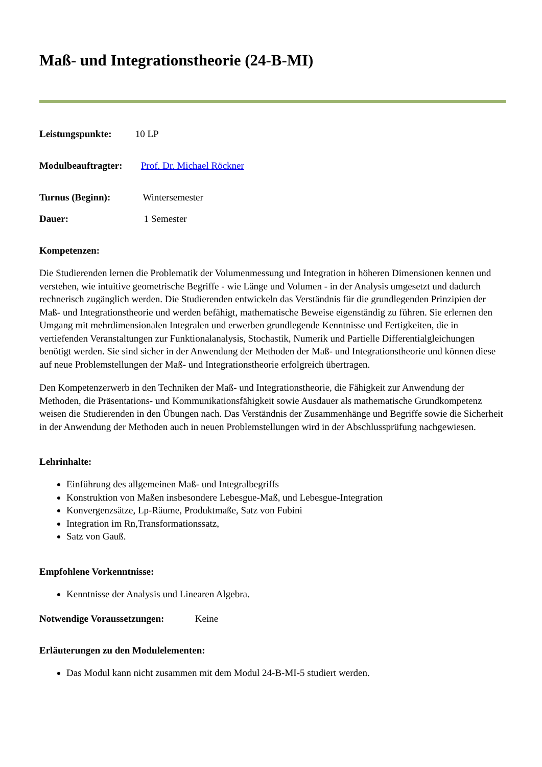Maß- und Integrationstheorie (24-B-MI)
Leistungspunkte: 10 LP
Modulbeauftragter: Prof. Dr. Michael Röckner
Turnus (Beginn): Wintersemester
Dauer: 1 Semester
Kompetenzen:
Die Studierenden lernen die Problematik der Volumenmessung und Integration in höheren Dimensionen kennen und verstehen, wie intuitive geometrische Begriffe - wie Länge und Volumen - in der Analysis umgesetzt und dadurch rechnerisch zugänglich werden. Die Studierenden entwickeln das Verständnis für die grundlegenden Prinzipien der Maß- und Integrationstheorie und werden befähigt, mathematische Beweise eigenständig zu führen. Sie erlernen den Umgang mit mehrdimensionalen Integralen und erwerben grundlegende Kenntnisse und Fertigkeiten, die in vertiefenden Veranstaltungen zur Funktionalanalysis, Stochastik, Numerik und Partielle Differentialgleichungen benötigt werden. Sie sind sicher in der Anwendung der Methoden der Maß- und Integrationstheorie und können diese auf neue Problemstellungen der Maß- und Integrationstheorie erfolgreich übertragen.
Den Kompetenzerwerb in den Techniken der Maß- und Integrationstheorie, die Fähigkeit zur Anwendung der Methoden, die Präsentations- und Kommunikationsfähigkeit sowie Ausdauer als mathematische Grundkompetenz weisen die Studierenden in den Übungen nach. Das Verständnis der Zusammenhänge und Begriffe sowie die Sicherheit in der Anwendung der Methoden auch in neuen Problemstellungen wird in der Abschlussprüfung nachgewiesen.
Lehrinhalte:
Einführung des allgemeinen Maß- und Integralbegriffs
Konstruktion von Maßen insbesondere Lebesgue-Maß, und Lebesgue-Integration
Konvergenzsätze, Lp-Räume, Produktmaße, Satz von Fubini
Integration im Rn,Transformationssatz,
Satz von Gauß.
Empfohlene Vorkenntnisse:
Kenntnisse der Analysis und Linearen Algebra.
Notwendige Voraussetzungen: Keine
Erläuterungen zu den Modulelementen:
Das Modul kann nicht zusammen mit dem Modul 24-B-MI-5 studiert werden.